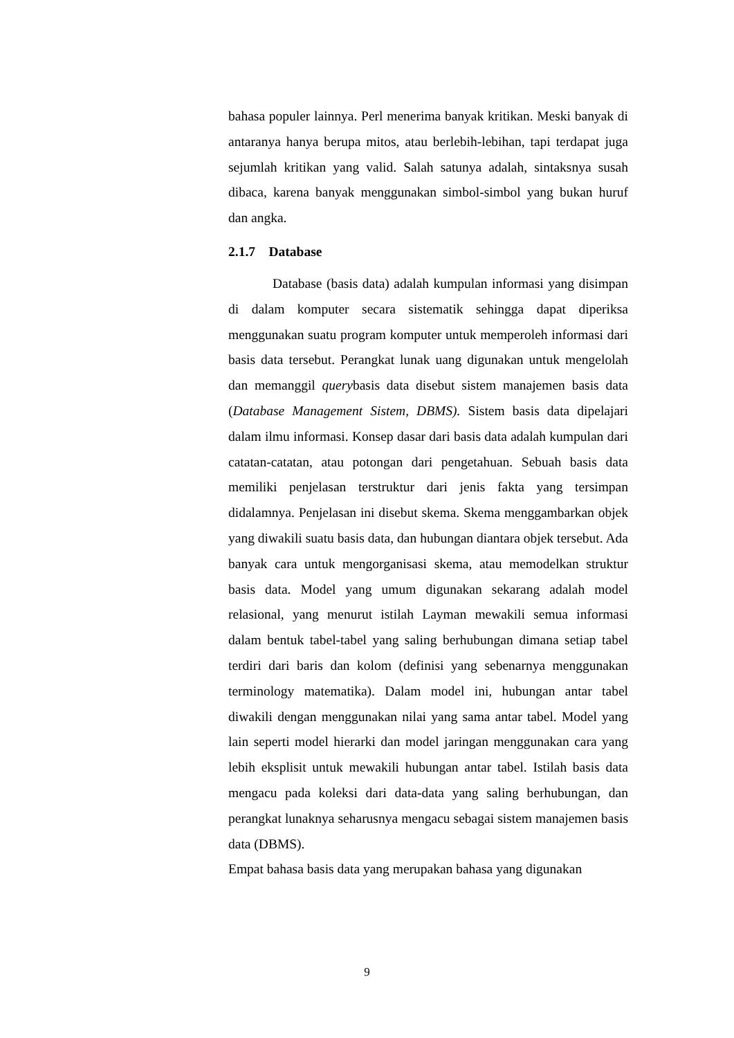bahasa populer lainnya. Perl menerima banyak kritikan. Meski banyak di antaranya hanya berupa mitos, atau berlebih-lebihan, tapi terdapat juga sejumlah kritikan yang valid. Salah satunya adalah, sintaksnya susah dibaca, karena banyak menggunakan simbol-simbol yang bukan huruf dan angka.
2.1.7 Database
Database (basis data) adalah kumpulan informasi yang disimpan di dalam komputer secara sistematik sehingga dapat diperiksa menggunakan suatu program komputer untuk memperoleh informasi dari basis data tersebut. Perangkat lunak uang digunakan untuk mengelolah dan memanggil querybasis data disebut sistem manajemen basis data (Database Management Sistem, DBMS). Sistem basis data dipelajari dalam ilmu informasi. Konsep dasar dari basis data adalah kumpulan dari catatan-catatan, atau potongan dari pengetahuan. Sebuah basis data memiliki penjelasan terstruktur dari jenis fakta yang tersimpan didalamnya. Penjelasan ini disebut skema. Skema menggambarkan objek yang diwakili suatu basis data, dan hubungan diantara objek tersebut. Ada banyak cara untuk mengorganisasi skema, atau memodelkan struktur basis data. Model yang umum digunakan sekarang adalah model relasional, yang menurut istilah Layman mewakili semua informasi dalam bentuk tabel-tabel yang saling berhubungan dimana setiap tabel terdiri dari baris dan kolom (definisi yang sebenarnya menggunakan terminology matematika). Dalam model ini, hubungan antar tabel diwakili dengan menggunakan nilai yang sama antar tabel. Model yang lain seperti model hierarki dan model jaringan menggunakan cara yang lebih eksplisit untuk mewakili hubungan antar tabel. Istilah basis data mengacu pada koleksi dari data-data yang saling berhubungan, dan perangkat lunaknya seharusnya mengacu sebagai sistem manajemen basis data (DBMS).
Empat bahasa basis data yang merupakan bahasa yang digunakan
9